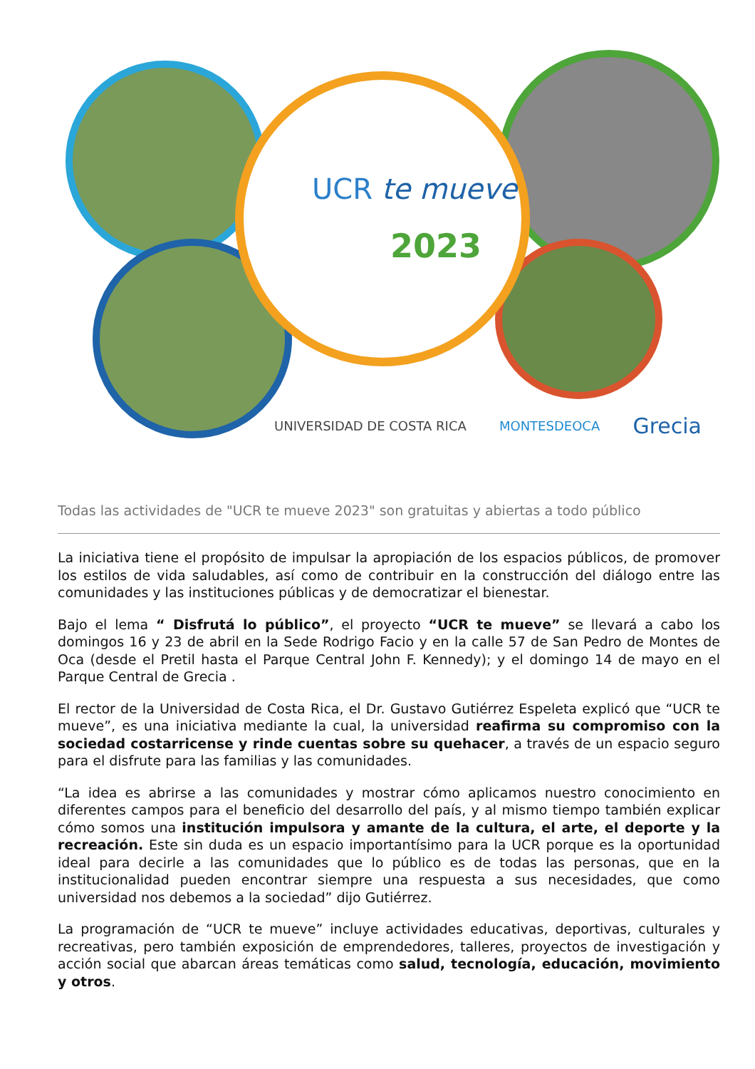UCR te mueve
2023
UNIVERSIDAD DE COSTA RICA MONTESDEOCA Grecia
Todas las actividades de "UCR te mueve 2023" son gratuitas y abiertas a todo público
La iniciativa tiene el propósito de impulsar la apropiación de los espacios públicos, de promover los estilos de vida saludables, así como de contribuir en la construcción del diálogo entre las comunidades y las instituciones públicas y de democratizar el bienestar.
Bajo el lema “ Disfrutá lo público”, el proyecto “UCR te mueve” se llevará a cabo los domingos 16 y 23 de abril en la Sede Rodrigo Facio y en la calle 57 de San Pedro de Montes de Oca (desde el Pretil hasta el Parque Central John F. Kennedy); y el domingo 14 de mayo en el Parque Central de Grecia .
El rector de la Universidad de Costa Rica, el Dr. Gustavo Gutiérrez Espeleta explicó que “UCR te mueve”, es una iniciativa mediante la cual, la universidad reafirma su compromiso con la sociedad costarricense y rinde cuentas sobre su quehacer, a través de un espacio seguro para el disfrute para las familias y las comunidades.
“La idea es abrirse a las comunidades y mostrar cómo aplicamos nuestro conocimiento en diferentes campos para el beneficio del desarrollo del país, y al mismo tiempo también explicar cómo somos una institución impulsora y amante de la cultura, el arte, el deporte y la recreación. Este sin duda es un espacio importantísimo para la UCR porque es la oportunidad ideal para decirle a las comunidades que lo público es de todas las personas, que en la institucionalidad pueden encontrar siempre una respuesta a sus necesidades, que como universidad nos debemos a la sociedad” dijo Gutiérrez.
La programación de “UCR te mueve” incluye actividades educativas, deportivas, culturales y recreativas, pero también exposición de emprendedores, talleres, proyectos de investigación y acción social que abarcan áreas temáticas como salud, tecnología, educación, movimiento y otros.